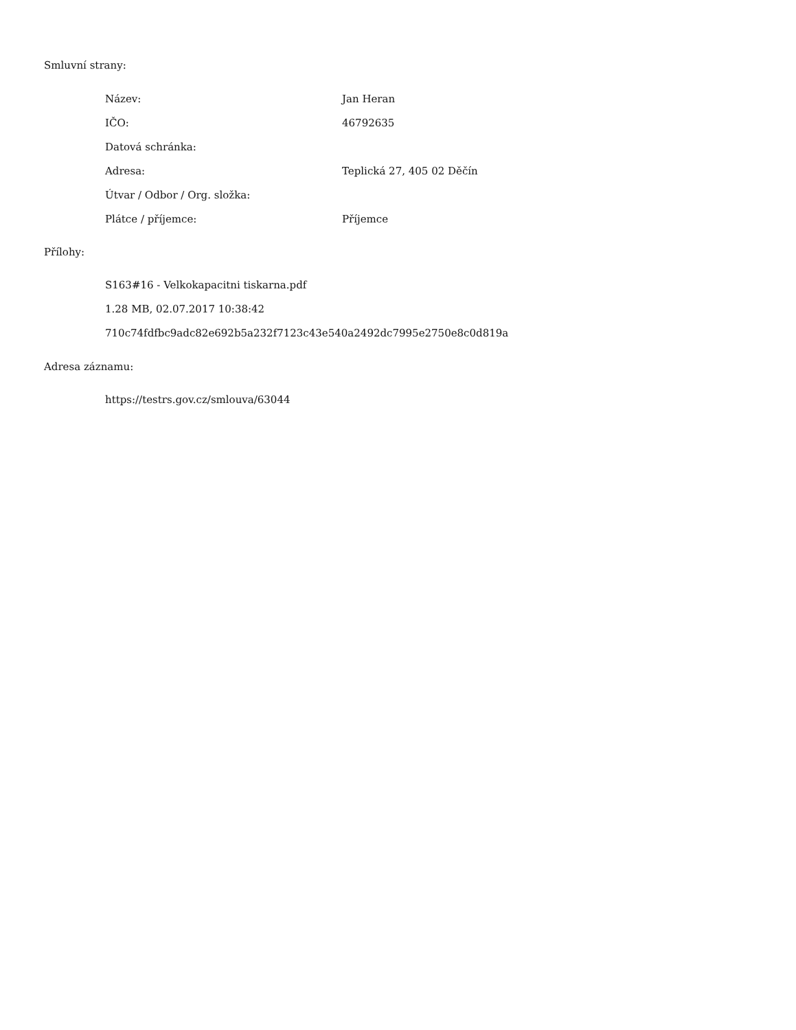Smluvní strany:
| Název: | Jan Heran |
| IČO: | 46792635 |
| Datová schránka: | |
| Adresa: | Teplická 27, 405 02 Děčín |
| Útvar / Odbor / Org. složka: | |
| Plátce / příjemce: | Příjemce |
Přílohy:
S163#16 - Velkokapacitni tiskarna.pdf
1.28 MB, 02.07.2017 10:38:42
710c74fdfbc9adc82e692b5a232f7123c43e540a2492dc7995e2750e8c0d819a
Adresa záznamu:
https://testrs.gov.cz/smlouva/63044